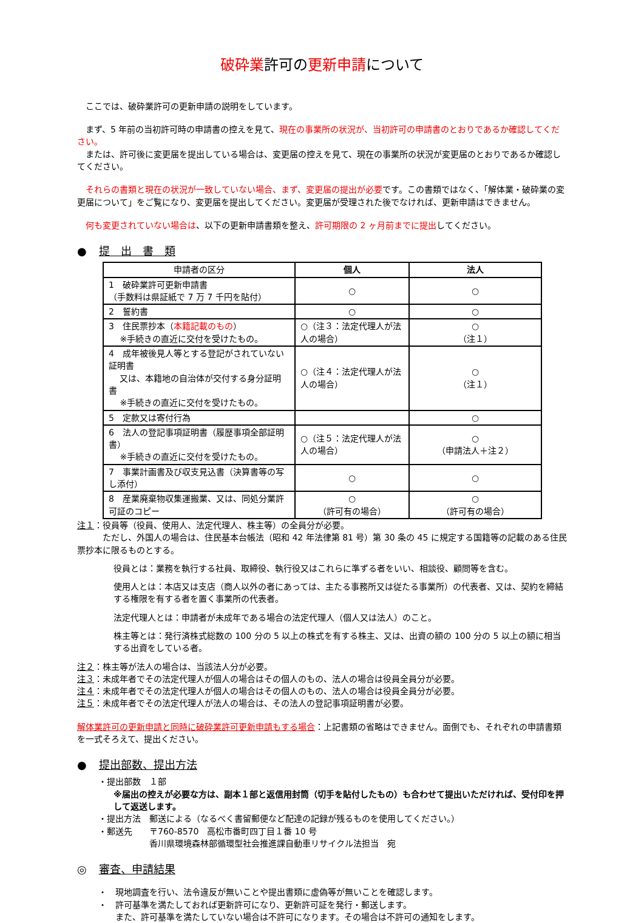破砕業許可の更新申請について
　ここでは、破砕業許可の更新申請の説明をしています。
　まず、5 年前の当初許可時の申請書の控えを見て、現在の事業所の状況が、当初許可の申請書のとおりであるか確認してください。
　または、許可後に変更届を提出している場合は、変更届の控えを見て、現在の事業所の状況が変更届のとおりであるか確認してください。
　それらの書類と現在の状況が一致していない場合、まず、変更届の提出が必要です。この書類ではなく、「解体業・破砕業の変更届について」をご覧になり、変更届を提出してください。変更届が受理された後でなければ、更新申請はできません。
　何も変更されていない場合は、以下の更新申請書類を整え、許可期限の 2 ヶ月前までに提出してください。
● 提　出　書　類
| 申請者の区分 | 個人 | 法人 |
| --- | --- | --- |
| 1 破砕業許可更新申請書 （手数料は県証紙で 7 万 7 千円を貼付） | ○ | ○ |
| 2 誓約書 | ○ | ○ |
| 3 住民票抄本（ 本籍記載のもの ） ※手続きの直近に交付を受けたもの。 | ○（注３：法定代理人が法人の場合） | ○ （注１） |
| 4 成年被後見人等とする登記がされていない証明書 又は、本籍地の自治体が交付する身分証明書 ※手続きの直近に交付を受けたもの。 | ○（注４：法定代理人が法人の場合） | ○ （注１） |
| 5 定款又は寄付行為 | | ○ |
| 6 法人の登記事項証明書（履歴事項全部証明書） ※手続きの直近に交付を受けたもの。 | ○（注５：法定代理人が法人の場合） | ○ （申請法人＋注２） |
| 7 事業計画書及び収支見込書（決算書等の写し添付） | ○ | ○ |
| 8 産業廃棄物収集運搬業、又は、同処分業許可証のコピー | ○ （許可有の場合） | ○ （許可有の場合） |
注１：役員等（役員、使用人、法定代理人、株主等）の全員分が必要。
　　　ただし、外国人の場合は、住民基本台帳法（昭和 42 年法律第 81 号）第 30 条の 45 に規定する国籍等の記載のある住民票抄本に限るものとする。
役員とは：業務を執行する社員、取締役、執行役又はこれらに準ずる者をいい、相談役、顧問等を含む。
使用人とは：本店又は支店（商人以外の者にあっては、主たる事務所又は従たる事業所）の代表者、又は、契約を締結する権限を有する者を置く事業所の代表者。
法定代理人とは：申請者が未成年である場合の法定代理人（個人又は法人）のこと。
株主等とは：発行済株式総数の 100 分の 5 以上の株式を有する株主、又は、出資の額の 100 分の 5 以上の額に相当する出資をしている者。
注２：株主等が法人の場合は、当該法人分が必要。
注３：未成年者でその法定代理人が個人の場合はその個人のもの、法人の場合は役員全員分が必要。
注４：未成年者でその法定代理人が個人の場合はその個人のもの、法人の場合は役員全員分が必要。
注５：未成年者でその法定代理人が法人の場合は、その法人の登記事項証明書が必要。
解体業許可の更新申請と同時に破砕業許可更新申請もする場合：上記書類の省略はできません。面倒でも、それぞれの申請書類を一式そろえて、提出ください。
● 提出部数、提出方法
・提出部数　１部
※届出の控えが必要な方は、副本１部と返信用封筒（切手を貼付したもの）も合わせて提出いただければ、受付印を押して返送します。
・提出方法　郵送による（なるべく書留郵便など配達の記録が残るものを使用してください。）
・郵送先　　〒760-8570　高松市番町四丁目１番 10 号
　　　　　　香川県環境森林部循環型社会推進課自動車リサイクル法担当　宛
◎ 審査、申請結果
・　現地調査を行い、法令違反が無いことや提出書類に虚偽等が無いことを確認します。
・　許可基準を満たしておれば更新許可になり、更新許可証を発行・郵送します。
　　また、許可基準を満たしていない場合は不許可になります。その場合は不許可の通知をします。